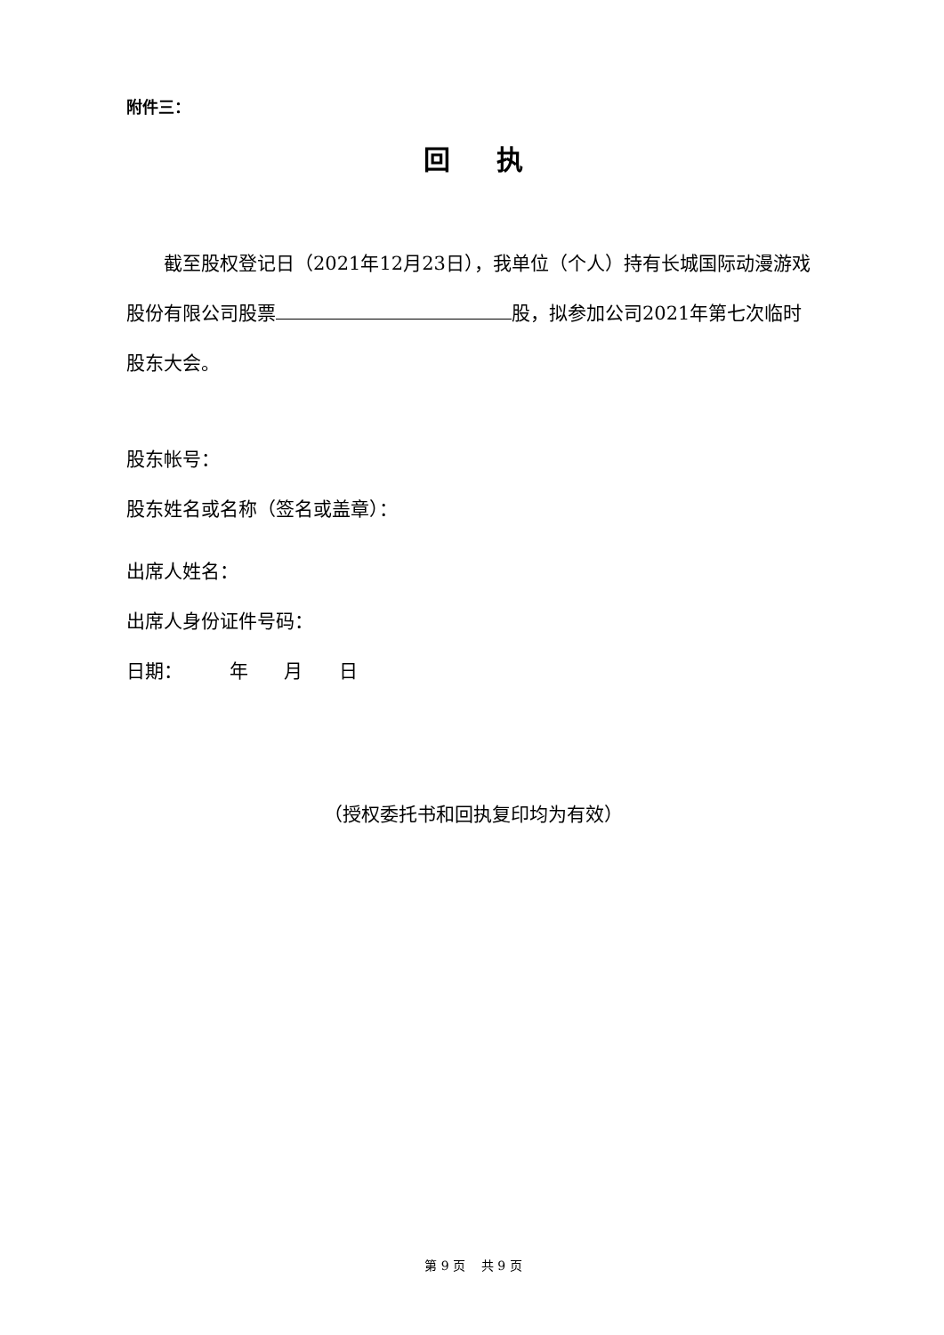附件三：
回 执
截至股权登记日（2021年12月23日），我单位（个人）持有长城国际动漫游戏股份有限公司股票 股，拟参加公司2021年第七次临时股东大会。
股东帐号：
股东姓名或名称（签名或盖章）：
出席人姓名：
出席人身份证件号码：
日期： 年 月 日
（授权委托书和回执复印均为有效）
第 9 页 共 9 页